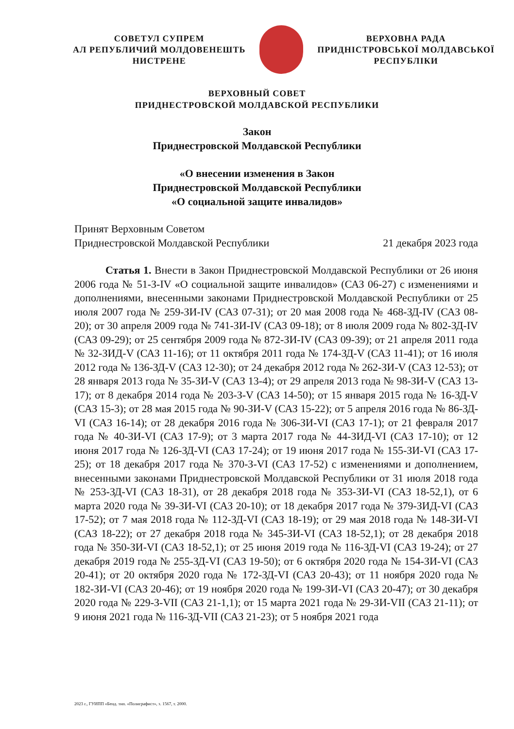СОВЕТУЛ СУПРЕМ
АЛ РЕПУБЛИЧИЙ МОЛДОВЕНЕШТЬ
НИСТРЕНЕ
ВЕРХОВНА РАДА
ПРИДНІСТРОВСЬКОЇ МОЛДАВСЬКОЇ
РЕСПУБЛІКИ
ВЕРХОВНЫЙ СОВЕТ
ПРИДНЕСТРОВСКОЙ МОЛДАВСКОЙ РЕСПУБЛИКИ
Закон
Приднестровской Молдавской Республики
«О внесении изменения в Закон
Приднестровской Молдавской Республики
«О социальной защите инвалидов»
Принят Верховным Советом
Приднестровской Молдавской Республики 21 декабря 2023 года
Статья 1. Внести в Закон Приднестровской Молдавской Республики от 26 июня 2006 года № 51-З-IV «О социальной защите инвалидов» (САЗ 06-27) с изменениями и дополнениями, внесенными законами Приднестровской Молдавской Республики от 25 июля 2007 года № 259-ЗИ-IV (САЗ 07-31); от 20 мая 2008 года № 468-ЗД-IV (САЗ 08-20); от 30 апреля 2009 года № 741-ЗИ-IV (САЗ 09-18); от 8 июля 2009 года № 802-ЗД-IV (САЗ 09-29); от 25 сентября 2009 года № 872-ЗИ-IV (САЗ 09-39); от 21 апреля 2011 года № 32-ЗИД-V (САЗ 11-16); от 11 октября 2011 года № 174-ЗД-V (САЗ 11-41); от 16 июля 2012 года № 136-ЗД-V (САЗ 12-30); от 24 декабря 2012 года № 262-ЗИ-V (САЗ 12-53); от 28 января 2013 года № 35-ЗИ-V (САЗ 13-4); от 29 апреля 2013 года № 98-ЗИ-V (САЗ 13-17); от 8 декабря 2014 года № 203-З-V (САЗ 14-50); от 15 января 2015 года № 16-ЗД-V (САЗ 15-3); от 28 мая 2015 года № 90-ЗИ-V (САЗ 15-22); от 5 апреля 2016 года № 86-ЗД-VI (САЗ 16-14); от 28 декабря 2016 года № 306-ЗИ-VI (САЗ 17-1); от 21 февраля 2017 года № 40-ЗИ-VI (САЗ 17-9); от 3 марта 2017 года № 44-ЗИД-VI (САЗ 17-10); от 12 июня 2017 года № 126-ЗД-VI (САЗ 17-24); от 19 июня 2017 года № 155-ЗИ-VI (САЗ 17-25); от 18 декабря 2017 года № 370-З-VI (САЗ 17-52) с изменениями и дополнением, внесенными законами Приднестровской Молдавской Республики от 31 июля 2018 года № 253-ЗД-VI (САЗ 18-31), от 28 декабря 2018 года № 353-ЗИ-VI (САЗ 18-52,1), от 6 марта 2020 года № 39-ЗИ-VI (САЗ 20-10); от 18 декабря 2017 года № 379-ЗИД-VI (САЗ 17-52); от 7 мая 2018 года № 112-ЗД-VI (САЗ 18-19); от 29 мая 2018 года № 148-ЗИ-VI (САЗ 18-22); от 27 декабря 2018 года № 345-ЗИ-VI (САЗ 18-52,1); от 28 декабря 2018 года № 350-ЗИ-VI (САЗ 18-52,1); от 25 июня 2019 года № 116-ЗД-VI (САЗ 19-24); от 27 декабря 2019 года № 255-ЗД-VI (САЗ 19-50); от 6 октября 2020 года № 154-ЗИ-VI (САЗ 20-41); от 20 октября 2020 года № 172-ЗД-VI (САЗ 20-43); от 11 ноября 2020 года № 182-ЗИ-VI (САЗ 20-46); от 19 ноября 2020 года № 199-ЗИ-VI (САЗ 20-47); от 30 декабря 2020 года № 229-З-VII (САЗ 21-1,1); от 15 марта 2021 года № 29-ЗИ-VII (САЗ 21-11); от 9 июня 2021 года № 116-ЗД-VII (САЗ 21-23); от 5 ноября 2021 года
2023 г., ГУИПП «Бенд. тип. «Полиграфист», з. 1567, т. 2000.